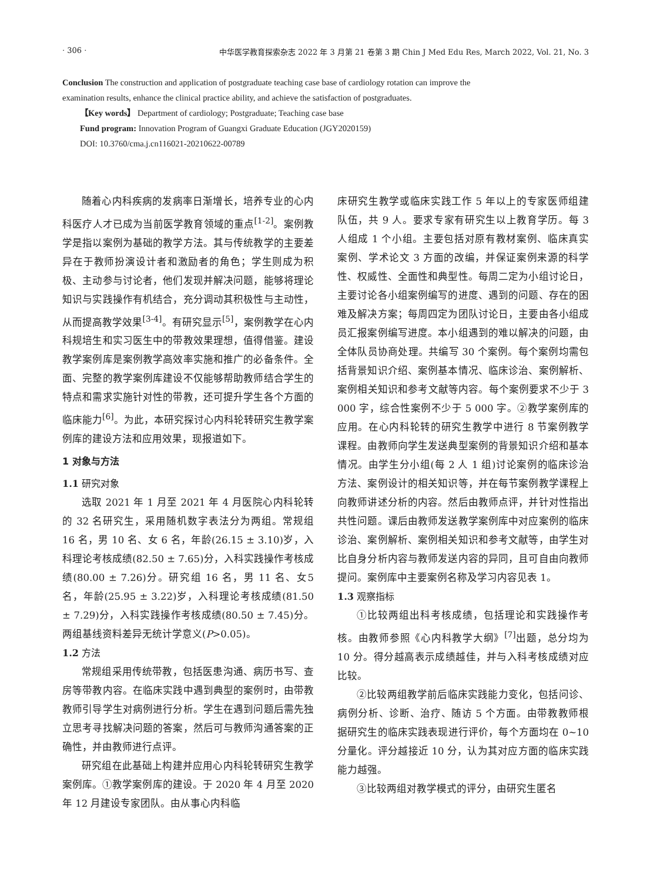· 306 · 中华医学教育探索杂志 2022 年 3 月第 21 卷第 3 期 Chin J Med Edu Res, March 2022, Vol. 21, No. 3
Conclusion The construction and application of postgraduate teaching case base of cardiology rotation can improve the examination results, enhance the clinical practice ability, and achieve the satisfaction of postgraduates.
【Key words】 Department of cardiology; Postgraduate; Teaching case base
Fund program: Innovation Program of Guangxi Graduate Education (JGY2020159)
DOI: 10.3760/cma.j.cn116021-20210622-00789
随着心内科疾病的发病率日渐增长，培养专业的心内科医疗人才已成为当前医学教育领域的重点<sup>[1-2]</sup>。案例教学是指以案例为基础的教学方法。其与传统教学的主要差异在于教师扮演设计者和激励者的角色；学生则成为积极、主动参与讨论者，他们发现并解决问题，能够将理论知识与实践操作有机结合，充分调动其积极性与主动性，从而提高教学效果<sup>[3-4]</sup>。有研究显示<sup>[5]</sup>，案例教学在心内科规培生和实习医生中的带教效果理想，值得借鉴。建设教学案例库是案例教学高效率实施和推广的必备条件。全面、完整的教学案例库建设不仅能够帮助教师结合学生的特点和需求实施针对性的带教，还可提升学生各个方面的临床能力<sup>[6]</sup>。为此，本研究探讨心内科轮转研究生教学案例库的建设方法和应用效果，现报道如下。
1 对象与方法
1.1 研究对象
选取 2021 年 1 月至 2021 年 4 月医院心内科轮转的 32 名研究生，采用随机数字表法分为两组。常规组 16 名，男 10 名、女 6 名，年龄(26.15 ± 3.10)岁，入科理论考核成绩(82.50 ± 7.65)分，入科实践操作考核成绩(80.00 ± 7.26)分。研究组 16 名，男 11 名、女5名，年龄(25.95 ± 3.22)岁，入科理论考核成绩(81.50 ± 7.29)分，入科实践操作考核成绩(80.50 ± 7.45)分。两组基线资料差异无统计学意义(P>0.05)。
1.2 方法
常规组采用传统带教，包括医患沟通、病历书写、查房等带教内容。在临床实践中遇到典型的案例时，由带教教师引导学生对病例进行分析。学生在遇到问题后需先独立思考寻找解决问题的答案，然后可与教师沟通答案的正确性，并由教师进行点评。
研究组在此基础上构建并应用心内科轮转研究生教学案例库。①教学案例库的建设。于 2020 年 4 月至 2020 年 12 月建设专家团队。由从事心内科临
床研究生教学或临床实践工作 5 年以上的专家医师组建队伍，共 9 人。要求专家有研究生以上教育学历。每 3 人组成 1 个小组。主要包括对原有教材案例、临床真实案例、学术论文 3 方面的改编，并保证案例来源的科学性、权威性、全面性和典型性。每周二定为小组讨论日，主要讨论各小组案例编写的进度、遇到的问题、存在的困难及解决方案；每周四定为团队讨论日，主要由各小组成员汇报案例编写进度。本小组遇到的难以解决的问题，由全体队员协商处理。共编写 30 个案例。每个案例均需包括背景知识介绍、案例基本情况、临床诊治、案例解析、案例相关知识和参考文献等内容。每个案例要求不少于 3 000 字，综合性案例不少于 5 000 字。②教学案例库的应用。在心内科轮转的研究生教学中进行 8 节案例教学课程。由教师向学生发送典型案例的背景知识介绍和基本情况。由学生分小组(每 2 人 1 组)讨论案例的临床诊治方法、案例设计的相关知识等，并在每节案例教学课程上向教师讲述分析的内容。然后由教师点评，并针对性指出共性问题。课后由教师发送教学案例库中对应案例的临床诊治、案例解析、案例相关知识和参考文献等，由学生对比自身分析内容与教师发送内容的异同，且可自由向教师提问。案例库中主要案例名称及学习内容见表 1。
1.3 观察指标
①比较两组出科考核成绩，包括理论和实践操作考核。由教师参照《心内科教学大纲》<sup>[7]</sup>出题，总分均为 10 分。得分越高表示成绩越佳，并与入科考核成绩对应比较。
②比较两组教学前后临床实践能力变化，包括问诊、病例分析、诊断、治疗、随访 5 个方面。由带教教师根据研究生的临床实践表现进行评价，每个方面均在 0~10 分量化。评分越接近 10 分，认为其对应方面的临床实践能力越强。
③比较两组对教学模式的评分，由研究生匿名